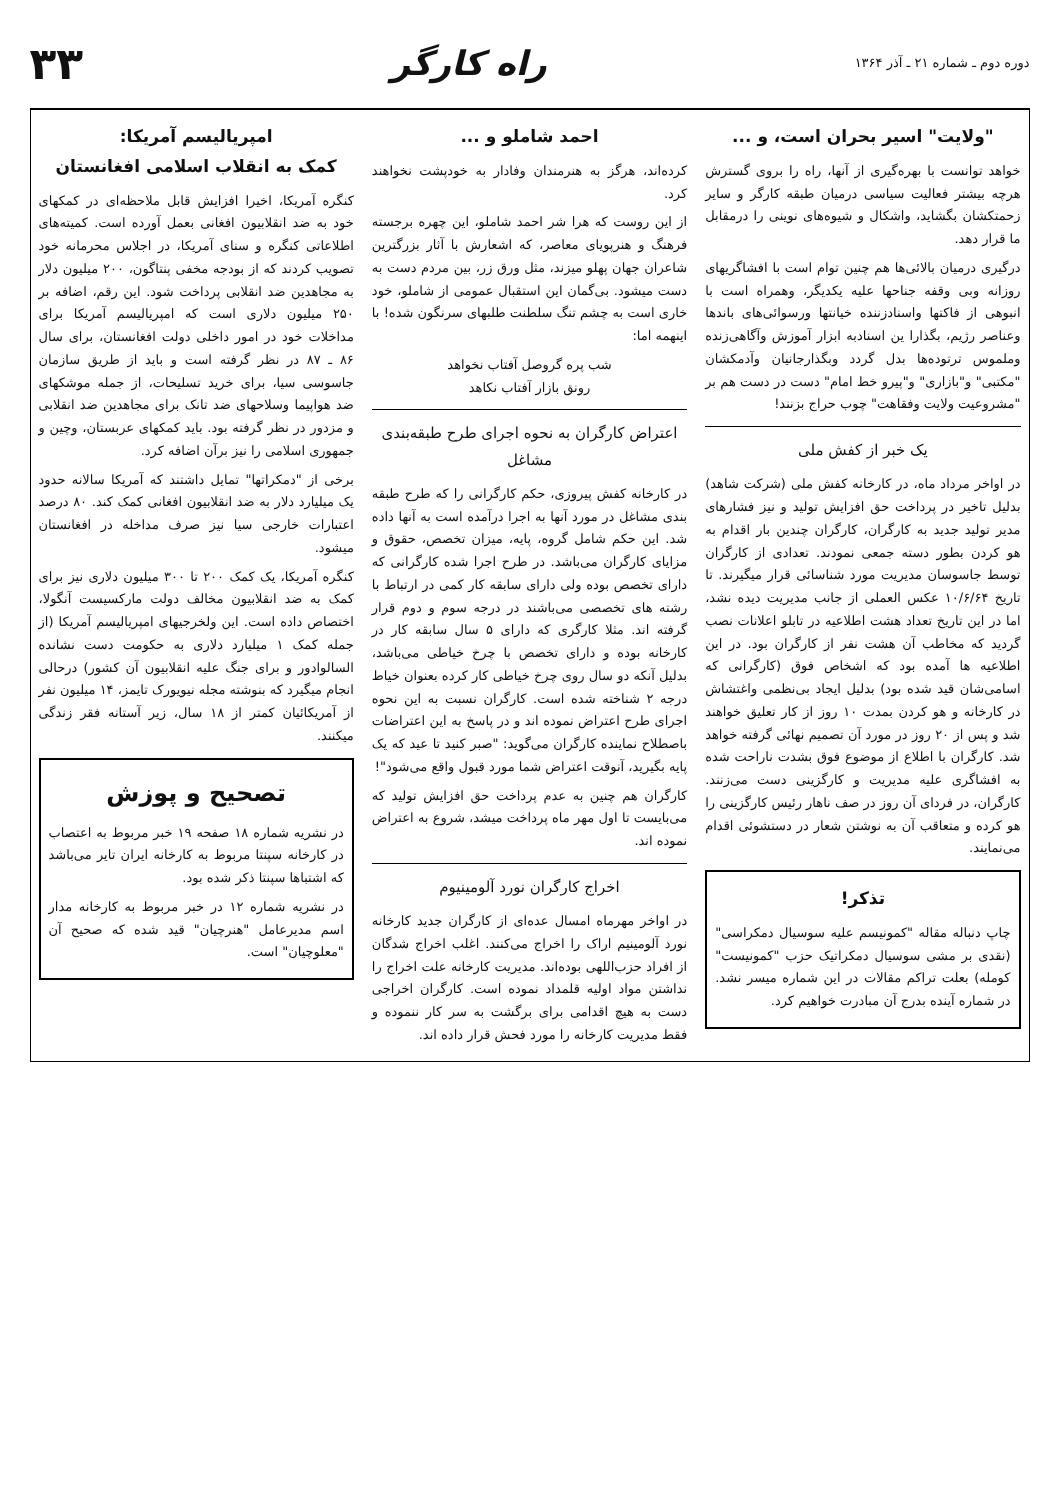دوره دوم ـ شماره ۲۱ ـ آذر ۱۳۶۴
راه کارگر
۳۳
"ولایت" اسیر بحران است، و ...
خواهد توانست با بهره‌گیری از آنها، راه را بروی گسترش هرچه بیشتر فعالیت سیاسی درمیان طبقه کارگر و سایر زحمتکشان بگشاید، واشکال و شیوه‌های نوینی را درمقابل ما قرار دهد.
درگیری درمیان بالائی‌ها هم چنین توام است با افشاگریهای روزانه وبی وقفه جناحها علیه یکدیگر، وهمراه است با انبوهی از فاکتها واسنادزننده خیانتها ورسوائی‌های باندها وعناصر رژیم، بگذارا ین اسنادبه ابزار آموزش وآگاهی‌زنده وملموس ترتوده‌ها بدل گردد وبگذارجانیان وآدمکشان "مکتبی" و"بازاری" و"پیرو خط امام" دست در دست هم بر "مشروعیت ولایت وفقاهت" چوب حراج بزنند!
یک خبر از کفش ملی
در اواخر مرداد ماه، در کارخانه کفش ملی (شرکت شاهد) بدلیل تاخیر در پرداخت حق افزایش تولید و نیز فشارهای مدیر تولید جدید به کارگران، کارگران چندین بار اقدام به هو کردن بطور دسته جمعی نمودند. تعدادی از کارگران توسط جاسوسان مدیریت مورد شناسائی قرار میگیرند. تا تاریخ ۱۰/۶/۶۴ عکس العملی از جانب مدیریت دیده نشد، اما در این تاریخ تعداد هشت اطلاعیه در تابلو اعلانات نصب گردید که مخاطب آن هشت نفر از کارگران بود. در این اطلاعیه ها آمده بود که اشخاص فوق (کارگرانی که اسامی‌شان قید شده بود) بدلیل ایجاد بی‌نظمی واغتشاش در کارخانه و هو کردن بمدت ۱۰ روز از کار تعلیق خواهند شد و پس از ۲۰ روز در مورد آن تصمیم نهائی گرفته خواهد شد. کارگران با اطلاع از موضوع فوق بشدت ناراحت شده به افشاگری علیه مدیریت و کارگزینی دست می‌زنند. کارگران، در فردای آن روز در صف ناهار رئیس کارگزینی را هو کرده و متعاقب آن به نوشتن شعار در دستشوئی اقدام می‌نمایند.
تذکر!
چاپ دنباله مقاله "کمونیسم علیه سوسیال دمکراسی" (نقدی بر مشی سوسیال دمکراتیک حزب "کمونیست" کومله) بعلت تراکم مقالات در این شماره میسر نشد. در شماره آینده بدرج آن مبادرت خواهیم کرد.
احمد شاملو و ...
کرده‌اند، هرگز به هنرمندان وفادار به خودپشت نخواهند کرد.
از این روست که هرا شر احمد شاملو، این چهره برجسته فرهنگ و هنرپویای معاصر، که اشعارش با آثار بزرگترین شاعران جهان پهلو میزند، مثل ورق زر، بین مردم دست به دست میشود. بی‌گمان این استقبال عمومی از شاملو، خود خاری است به چشم تنگ سلطنت طلبهای سرنگون شده! با اینهمه اما:
شب پره گروصل آفتاب نخواهد
رونق بازار آفتاب نکاهد
اعتراض کارگران به نحوه اجرای طرح طبقه‌بندی مشاغل
در کارخانه کفش پیروزی، حکم کارگرانی را که طرح طبقه بندی مشاغل در مورد آنها به اجرا درآمده است به آنها داده شد. این حکم شامل گروه، پایه، میزان تخصص، حقوق و مزایای کارگران می‌باشد. در طرح اجرا شده کارگرانی که دارای تخصص بوده ولی دارای سابقه کار کمی در ارتباط با رشته های تخصصی می‌باشند در درجه سوم و دوم قرار گرفته اند. مثلا کارگری که دارای ۵ سال سابقه کار در کارخانه بوده و دارای تخصص با چرخ خیاطی می‌باشد، بدلیل آنکه دو سال روی چرخ خیاطی کار کرده بعنوان خیاط درجه ۲ شناخته شده است. کارگران نسبت به این نحوه اجرای طرح اعتراض نموده اند و در پاسخ به این اعتراضات باصطلاح نماینده کارگران می‌گوید: "صبر کنید تا عید که یک پایه بگیرید، آنوقت اعتراض شما مورد قبول واقع می‌شود"!
کارگران هم چنین به عدم پرداخت حق افزایش تولید که می‌بایست تا اول مهر ماه پرداخت میشد، شروع به اعتراض نموده اند.
اخراج کارگران نورد آلومینیوم
در اواخر مهرماه امسال عده‌ای از کارگران جدید کارخانه نورد آلومینیم اراک را اخراج می‌کنند. اغلب اخراج شدگان از افراد حزب‌اللهی بوده‌اند. مدیریت کارخانه علت اخراج را نداشتن مواد اولیه قلمداد نموده است. کارگران اخراجی دست به هیچ اقدامی برای برگشت به سر کار ننموده و فقط مدیریت کارخانه را مورد فحش قرار داده اند.
امپریالیسم آمریکا:
کمک به انقلاب اسلامی افغانستان
کنگره آمریکا، اخیرا افزایش قابل ملاحظه‌ای در کمکهای خود به ضد انقلابیون افغانی بعمل آورده است. کمیته‌های اطلاعاتی کنگره و سنای آمریکا، در اجلاس محرمانه خود تصویب کردند که از بودجه مخفی پنتاگون، ۲۰۰ میلیون دلار به مجاهدین ضد انقلابی پرداخت شود. این رقم، اضافه بر ۲۵۰ میلیون دلاری است که امپریالیسم آمریکا برای مداخلات خود در امور داخلی دولت افغانستان، برای سال ۸۶ ـ ۸۷ در نظر گرفته است و باید از طریق سازمان جاسوسی سیا، برای خرید تسلیحات، از جمله موشکهای ضد هواپیما وسلاحهای ضد تانک برای مجاهدین ضد انقلابی و مزدور در نظر گرفته بود. باید کمکهای عربستان، وچین و جمهوری اسلامی را نیز برآن اضافه کرد.
برخی از "دمکراتها" تمایل داشتند که آمریکا سالانه حدود یک میلیارد دلار به ضد انقلابیون افغانی کمک کند. ۸۰ درصد اعتبارات خارجی سیا نیز صرف مداخله در افغانستان میشود.
کنگره آمریکا، یک کمک ۲۰۰ تا ۳۰۰ میلیون دلاری نیز برای کمک به ضد انقلابیون مخالف دولت مارکسیست آنگولا، اختصاص داده است. این ولخرجیهای امپریالیسم آمریکا (از جمله کمک ۱ میلیارد دلاری به حکومت دست نشانده السالوادور و برای جنگ علیه انقلابیون آن کشور) درحالی انجام میگیرد که بنوشته مجله نیویورک تایمز، ۱۴ میلیون نفر از آمریکائیان کمتر از ۱۸ سال، زیر آستانه فقر زندگی میکنند.
تصحیح و پوزش
در نشریه شماره ۱۸ صفحه ۱۹ خبر مربوط به اعتصاب در کارخانه سپنتا مربوط به کارخانه ایران تایر می‌باشد که اشتباها سپنتا ذکر شده بود.
در نشریه شماره ۱۲ در خبر مربوط به کارخانه مدار اسم مدیرعامل "هنرچیان" قید شده که صحیح آن "معلوچیان" است.